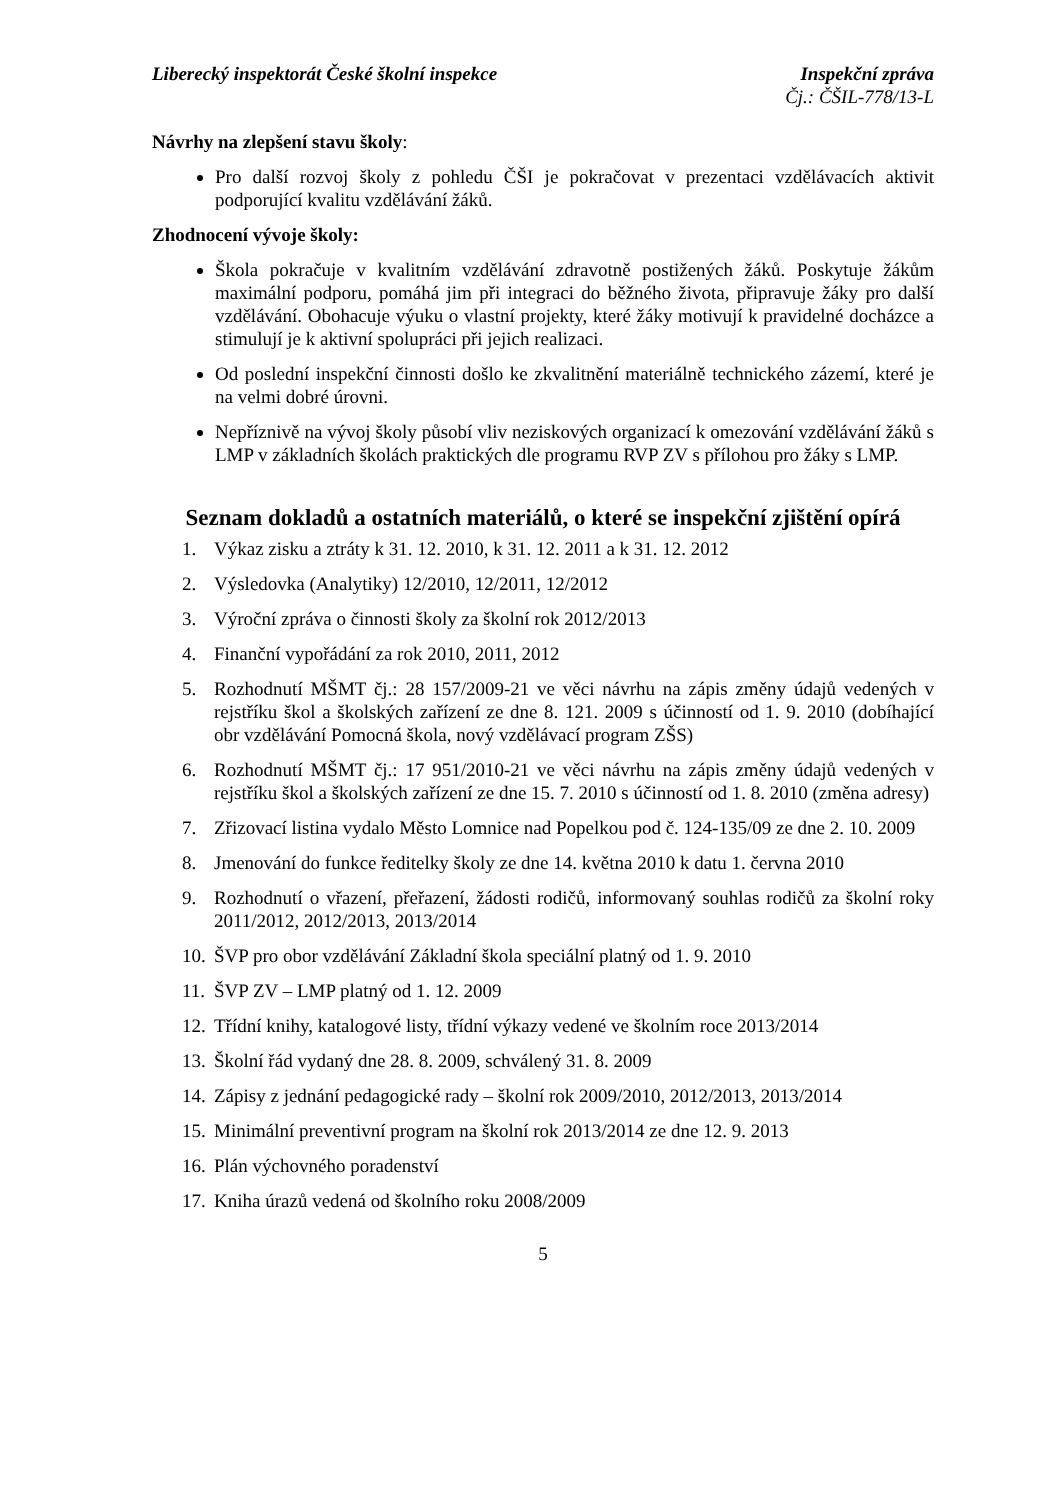Liberecký inspektorát České školní inspekce Inspekční zpráva
Čj.: ČŠIL-778/13-L
Návrhy na zlepšení stavu školy:
Pro další rozvoj školy z pohledu ČŠI je pokračovat v prezentaci vzdělávacích aktivit podporující kvalitu vzdělávání žáků.
Zhodnocení vývoje školy:
Škola pokračuje v kvalitním vzdělávání zdravotně postižených žáků. Poskytuje žákům maximální podporu, pomáhá jim při integraci do běžného života, připravuje žáky pro další vzdělávání. Obohacuje výuku o vlastní projekty, které žáky motivují k pravidelné docházce a stimulují je k aktivní spolupráci při jejich realizaci.
Od poslední inspekční činnosti došlo ke zkvalitnění materiálně technického zázemí, které je na velmi dobré úrovni.
Nepříznivě na vývoj školy působí vliv neziskových organizací k omezování vzdělávání žáků s LMP v základních školách praktických dle programu RVP ZV s přílohou pro žáky s LMP.
Seznam dokladů a ostatních materiálů, o které se inspekční zjištění opírá
1. Výkaz zisku a ztráty k 31. 12. 2010, k 31. 12. 2011 a k 31. 12. 2012
2. Výsledovka (Analytiky) 12/2010, 12/2011, 12/2012
3. Výroční zpráva o činnosti školy za školní rok 2012/2013
4. Finanční vypořádání za rok 2010, 2011, 2012
5. Rozhodnutí MŠMT čj.: 28 157/2009-21 ve věci návrhu na zápis změny údajů vedených v rejstříku škol a školských zařízení ze dne 8. 121. 2009 s účinností od 1. 9. 2010 (dobíhající obr vzdělávání Pomocná škola, nový vzdělávací program ZŠS)
6. Rozhodnutí MŠMT čj.: 17 951/2010-21 ve věci návrhu na zápis změny údajů vedených v rejstříku škol a školských zařízení ze dne 15. 7. 2010 s účinností od 1. 8. 2010 (změna adresy)
7. Zřizovací listina vydalo Město Lomnice nad Popelkou pod č. 124-135/09 ze dne 2. 10. 2009
8. Jmenování do funkce ředitelky školy ze dne 14. května 2010 k datu 1. června 2010
9. Rozhodnutí o vřazení, přeřazení, žádosti rodičů, informovaný souhlas rodičů za školní roky 2011/2012, 2012/2013, 2013/2014
10. ŠVP pro obor vzdělávání Základní škola speciální platný od 1. 9. 2010
11. ŠVP ZV – LMP platný od 1. 12. 2009
12. Třídní knihy, katalogové listy, třídní výkazy vedené ve školním roce 2013/2014
13. Školní řád vydaný dne 28. 8. 2009, schválený 31. 8. 2009
14. Zápisy z jednání pedagogické rady – školní rok 2009/2010, 2012/2013, 2013/2014
15. Minimální preventivní program na školní rok 2013/2014 ze dne 12. 9. 2013
16. Plán výchovného poradenství
17. Kniha úrazů vedená od školního roku 2008/2009
5